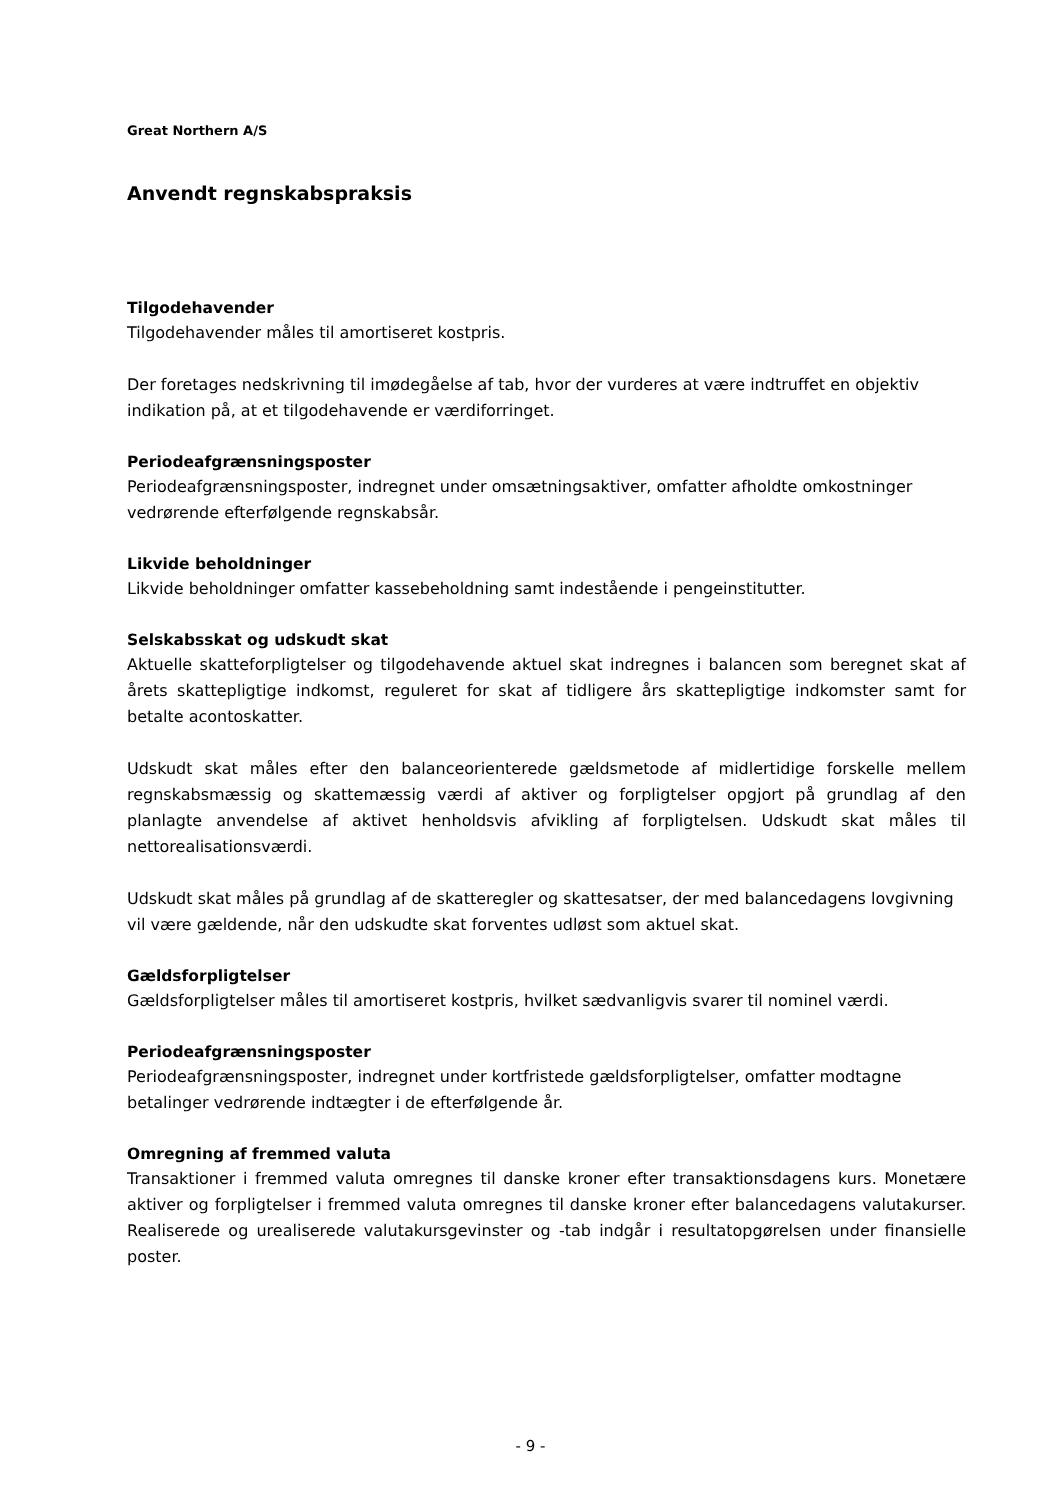Great Northern A/S
Anvendt regnskabspraksis
Tilgodehavender
Tilgodehavender måles til amortiseret kostpris.
Der foretages nedskrivning til imødegåelse af tab, hvor der vurderes at være indtruffet en objektiv indikation på, at et tilgodehavende er værdiforringet.
Periodeafgrænsningsposter
Periodeafgrænsningsposter, indregnet under omsætningsaktiver, omfatter afholdte omkostninger vedrørende efterfølgende regnskabsår.
Likvide beholdninger
Likvide beholdninger omfatter kassebeholdning samt indestående i pengeinstitutter.
Selskabsskat og udskudt skat
Aktuelle skatteforpligtelser og tilgodehavende aktuel skat indregnes i balancen som beregnet skat af årets skattepligtige indkomst, reguleret for skat af tidligere års skattepligtige indkomster samt for betalte acontoskatter.
Udskudt skat måles efter den balanceorienterede gældsmetode af midlertidige forskelle mellem regnskabsmæssig og skattemæssig værdi af aktiver og forpligtelser opgjort på grundlag af den planlagte anvendelse af aktivet henholdsvis afvikling af forpligtelsen. Udskudt skat måles til nettorealisationsværdi.
Udskudt skat måles på grundlag af de skatteregler og skattesatser, der med balancedagens lovgivning vil være gældende, når den udskudte skat forventes udløst som aktuel skat.
Gældsforpligtelser
Gældsforpligtelser måles til amortiseret kostpris, hvilket sædvanligvis svarer til nominel værdi.
Periodeafgrænsningsposter
Periodeafgrænsningsposter, indregnet under kortfristede gældsforpligtelser, omfatter modtagne betalinger vedrørende indtægter i de efterfølgende år.
Omregning af fremmed valuta
Transaktioner i fremmed valuta omregnes til danske kroner efter transaktionsdagens kurs. Monetære aktiver og forpligtelser i fremmed valuta omregnes til danske kroner efter balancedagens valutakurser. Realiserede og urealiserede valutakursgevinster og -tab indgår i resultatopgørelsen under finansielle poster.
- 9 -